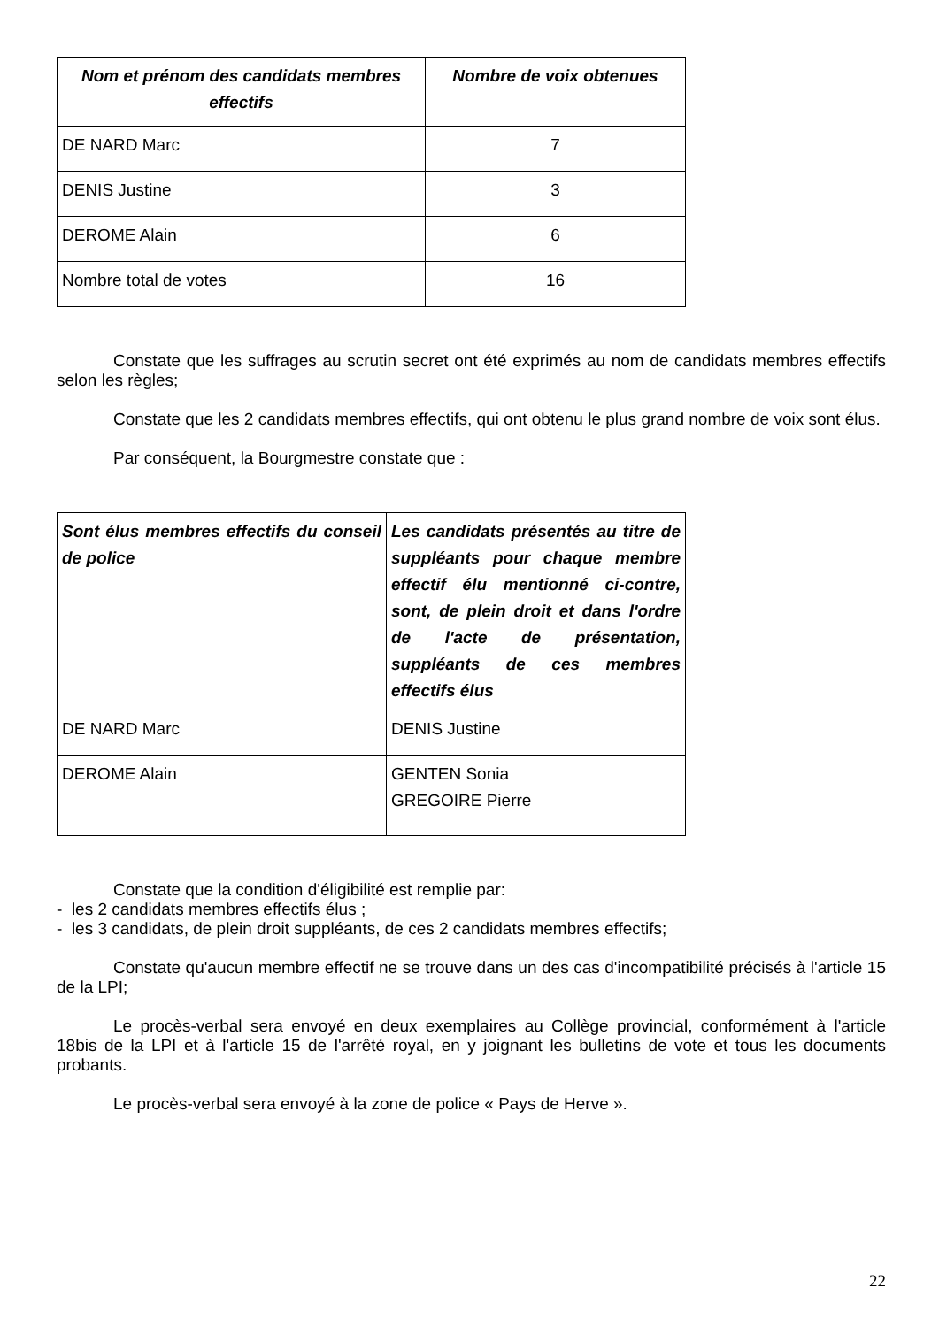| Nom et prénom des candidats membres effectifs | Nombre de voix obtenues |
| --- | --- |
| DE NARD Marc | 7 |
| DENIS Justine | 3 |
| DEROME Alain | 6 |
| Nombre total de votes | 16 |
Constate que les suffrages au scrutin secret ont été exprimés au nom de candidats membres effectifs selon les règles;
Constate que les 2 candidats membres effectifs, qui ont obtenu le plus grand nombre de voix sont élus.
Par conséquent, la Bourgmestre constate que :
| Sont élus membres effectifs du conseil de police | Les candidats présentés au titre de suppléants pour chaque membre effectif élu mentionné ci-contre, sont, de plein droit et dans l'ordre de l'acte de présentation, suppléants de ces membres effectifs élus |
| --- | --- |
| DE NARD Marc | DENIS Justine |
| DEROME Alain | GENTEN Sonia GREGOIRE Pierre |
Constate que la condition d'éligibilité est remplie par:
- les 2 candidats membres effectifs élus ;
- les 3 candidats, de plein droit suppléants, de ces 2 candidats membres effectifs;
Constate qu'aucun membre effectif ne se trouve dans un des cas d'incompatibilité précisés à l'article 15 de la LPI;
Le procès-verbal sera envoyé en deux exemplaires au Collège provincial, conformément à l'article 18bis de la LPI et à l'article 15 de l'arrêté royal, en y joignant les bulletins de vote et tous les documents probants.
Le procès-verbal sera envoyé à la zone de police « Pays de Herve ».
22